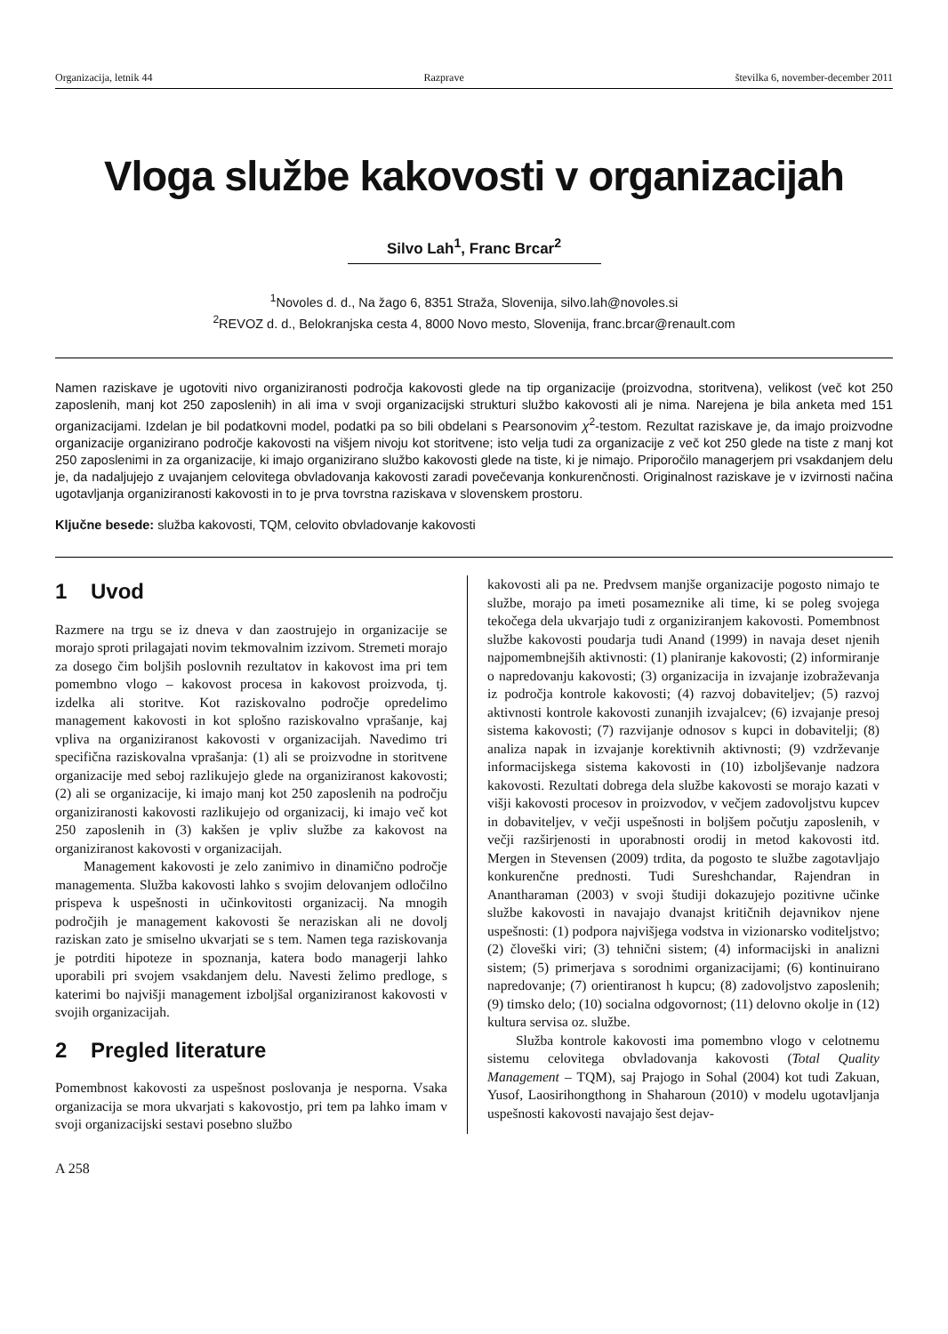Organizacija, letnik 44 Razprave številka 6, november-december 2011
Vloga službe kakovosti v organizacijah
Silvo Lah<sup>1</sup>, Franc Brcar<sup>2</sup>
<sup>1</sup> Novoles d. d., Na žago 6, 8351 Straža, Slovenija, silvo.lah@novoles.si
<sup>2</sup> REVOZ d. d., Belokranjska cesta 4, 8000 Novo mesto, Slovenija, franc.brcar@renault.com
Namen raziskave je ugotoviti nivo organiziranosti področja kakovosti glede na tip organizacije (proizvodna, storitvena), velikost (več kot 250 zaposlenih, manj kot 250 zaposlenih) in ali ima v svoji organizacijski strukturi službo kakovosti ali je nima. Narejena je bila anketa med 151 organizacijami. Izdelan je bil podatkovni model, podatki pa so bili obdelani s Pearsonovim χ<sup>2</sup>-testom. Rezultat raziskave je, da imajo proizvodne organizacije organizirano področje kakovosti na višjem nivoju kot storitvene; isto velja tudi za organizacije z več kot 250 glede na tiste z manj kot 250 zaposlenimi in za organizacije, ki imajo organizirano službo kakovosti glede na tiste, ki je nimajo. Priporočilo managerjem pri vsakdanjem delu je, da nadaljujejo z uvajanjem celovitega obvladovanja kakovosti zaradi povečevanja konkurenčnosti. Originalnost raziskave je v izvirnosti načina ugotavljanja organiziranosti kakovosti in to je prva tovrstna raziskava v slovenskem prostoru.
Ključne besede: služba kakovosti, TQM, celovito obvladovanje kakovosti
1 Uvod
Razmere na trgu se iz dneva v dan zaostrujejo in organizacije se morajo sproti prilagajati novim tekmovalnim izzivom. Stremeti morajo za dosego čim boljših poslovnih rezultatov in kakovost ima pri tem pomembno vlogo – kakovost procesa in kakovost proizvoda, tj. izdelka ali storitve. Kot raziskovalno področje opredelimo management kakovosti in kot splošno raziskovalno vprašanje, kaj vpliva na organiziranost kakovosti v organizacijah. Navedimo tri specifična raziskovalna vprašanja: (1) ali se proizvodne in storitvene organizacije med seboj razlikujejo glede na organiziranost kakovosti; (2) ali se organizacije, ki imajo manj kot 250 zaposlenih na področju organiziranosti kakovosti razlikujejo od organizacij, ki imajo več kot 250 zaposlenih in (3) kakšen je vpliv službe za kakovost na organiziranost kakovosti v organizacijah.
Management kakovosti je zelo zanimivo in dinamično področje managementa. Služba kakovosti lahko s svojim delovanjem odločilno prispeva k uspešnosti in učinkovitosti organizacij. Na mnogih področjih je management kakovosti še neraziskan ali ne dovolj raziskan zato je smiselno ukvarjati se s tem. Namen tega raziskovanja je potrditi hipoteze in spoznanja, katera bodo managerji lahko uporabili pri svojem vsakdanjem delu. Navesti želimo predloge, s katerimi bo najvišji management izboljšal organiziranost kakovosti v svojih organizacijah.
2 Pregled literature
Pomembnost kakovosti za uspešnost poslovanja je nesporna. Vsaka organizacija se mora ukvarjati s kakovostjo, pri tem pa lahko imam v svoji organizacijski sestavi posebno službo
kakovosti ali pa ne. Predvsem manjše organizacije pogosto nimajo te službe, morajo pa imeti posameznike ali time, ki se poleg svojega tekočega dela ukvarjajo tudi z organiziranjem kakovosti. Pomembnost službe kakovosti poudarja tudi Anand (1999) in navaja deset njenih najpomembnejših aktivnosti: (1) planiranje kakovosti; (2) informiranje o napredovanju kakovosti; (3) organizacija in izvajanje izobraževanja iz področja kontrole kakovosti; (4) razvoj dobaviteljev; (5) razvoj aktivnosti kontrole kakovosti zunanjih izvajalcev; (6) izvajanje presoj sistema kakovosti; (7) razvijanje odnosov s kupci in dobavitelji; (8) analiza napak in izvajanje korektivnih aktivnosti; (9) vzdrževanje informacijskega sistema kakovosti in (10) izboljševanje nadzora kakovosti. Rezultati dobrega dela službe kakovosti se morajo kazati v višji kakovosti procesov in proizvodov, v večjem zadovoljstvu kupcev in dobaviteljev, v večji uspešnosti in boljšem počutju zaposlenih, v večji razširjenosti in uporabnosti orodij in metod kakovosti itd. Mergen in Stevensen (2009) trdita, da pogosto te službe zagotavljajo konkurenčne prednosti. Tudi Sureshchandar, Rajendran in Anantharaman (2003) v svoji študiji dokazujejo pozitivne učinke službe kakovosti in navajajo dvanajst kritičnih dejavnikov njene uspešnosti: (1) podpora najvišjega vodstva in vizionarsko voditeljstvo; (2) človeški viri; (3) tehnični sistem; (4) informacijski in analizni sistem; (5) primerjava s sorodnimi organizacijami; (6) kontinuirano napredovanje; (7) orientiranost h kupcu; (8) zadovoljstvo zaposlenih; (9) timsko delo; (10) socialna odgovornost; (11) delovno okolje in (12) kultura servisa oz. službe.
Služba kontrole kakovosti ima pomembno vlogo v celotnemu sistemu celovitega obvladovanja kakovosti (Total Quality Management – TQM), saj Prajogo in Sohal (2004) kot tudi Zakuan, Yusof, Laosirihongthong in Shaharoun (2010) v modelu ugotavljanja uspešnosti kakovosti navajajo šest dejav-
A 258